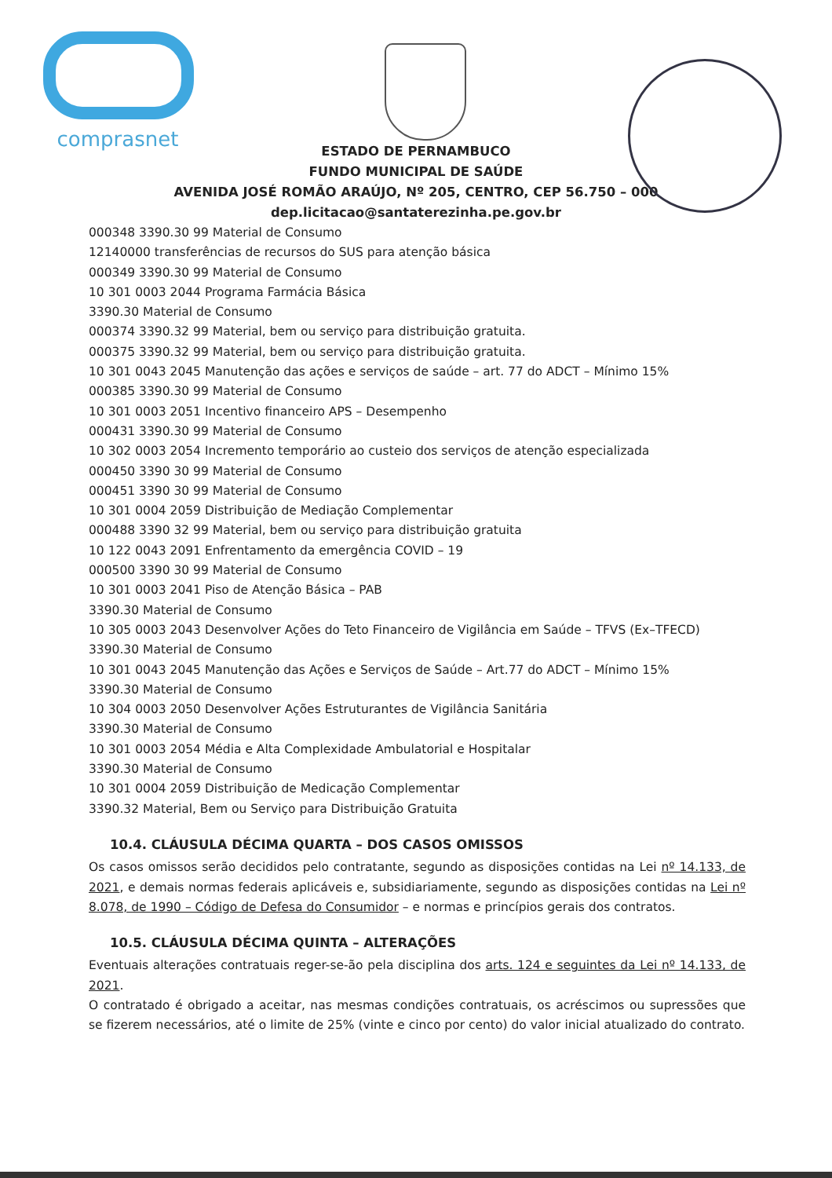comprasnet
ESTADO DE PERNAMBUCO
FUNDO MUNICIPAL DE SAÚDE
AVENIDA JOSÉ ROMÃO ARAÚJO, Nº 205, CENTRO, CEP 56.750 – 000
dep.licitacao@santaterezinha.pe.gov.br
000348 3390.30 99 Material de Consumo
12140000 transferências de recursos do SUS para atenção básica
000349 3390.30 99 Material de Consumo
10 301 0003 2044 Programa Farmácia Básica
3390.30 Material de Consumo
000374 3390.32 99 Material, bem ou serviço para distribuição gratuita.
000375 3390.32 99 Material, bem ou serviço para distribuição gratuita.
10 301 0043 2045 Manutenção das ações e serviços de saúde – art. 77 do ADCT – Mínimo 15%
000385 3390.30 99 Material de Consumo
10 301 0003 2051 Incentivo financeiro APS – Desempenho
000431 3390.30 99 Material de Consumo
10 302 0003 2054 Incremento temporário ao custeio dos serviços de atenção especializada
000450 3390 30 99 Material de Consumo
000451 3390 30 99 Material de Consumo
10 301 0004 2059 Distribuição de Mediação Complementar
000488 3390 32 99 Material, bem ou serviço para distribuição gratuita
10 122 0043 2091 Enfrentamento da emergência COVID – 19
000500 3390 30 99 Material de Consumo
10 301 0003 2041 Piso de Atenção Básica – PAB
3390.30 Material de Consumo
10 305 0003 2043 Desenvolver Ações do Teto Financeiro de Vigilância em Saúde – TFVS (Ex–TFECD)
3390.30 Material de Consumo
10 301 0043 2045 Manutenção das Ações e Serviços de Saúde – Art.77 do ADCT – Mínimo 15%
3390.30 Material de Consumo
10 304 0003 2050 Desenvolver Ações Estruturantes de Vigilância Sanitária
3390.30 Material de Consumo
10 301 0003 2054 Média e Alta Complexidade Ambulatorial e Hospitalar
3390.30 Material de Consumo
10 301 0004 2059 Distribuição de Medicação Complementar
3390.32 Material, Bem ou Serviço para Distribuição Gratuita
10.4. CLÁUSULA DÉCIMA QUARTA – DOS CASOS OMISSOS
Os casos omissos serão decididos pelo contratante, segundo as disposições contidas na Lei nº 14.133, de 2021, e demais normas federais aplicáveis e, subsidiariamente, segundo as disposições contidas na Lei nº 8.078, de 1990 – Código de Defesa do Consumidor – e normas e princípios gerais dos contratos.
10.5. CLÁUSULA DÉCIMA QUINTA – ALTERAÇÕES
Eventuais alterações contratuais reger-se-ão pela disciplina dos arts. 124 e seguintes da Lei nº 14.133, de 2021.
O contratado é obrigado a aceitar, nas mesmas condições contratuais, os acréscimos ou supressões que se fizerem necessários, até o limite de 25% (vinte e cinco por cento) do valor inicial atualizado do contrato.